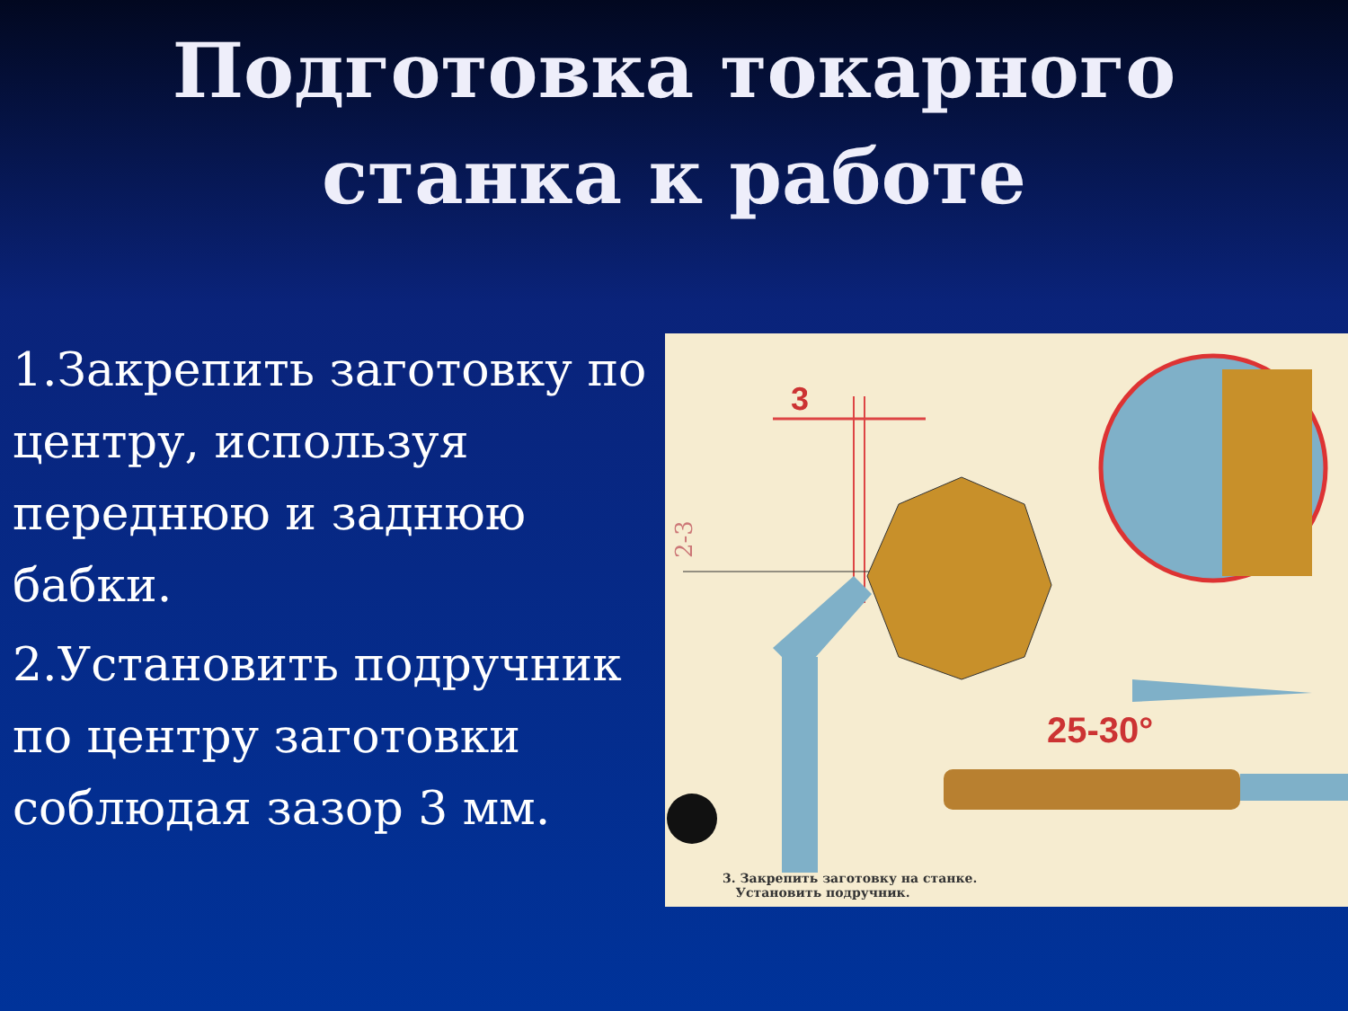Подготовка токарного
станка к работе
1.Закрепить заготовку по центру, используя переднюю и заднюю бабки.
2.Установить подручник по центру заготовки соблюдая зазор 3 мм.
3
25-30°
2-3
3. Закрепить заготовку на станке.
Установить подручник.